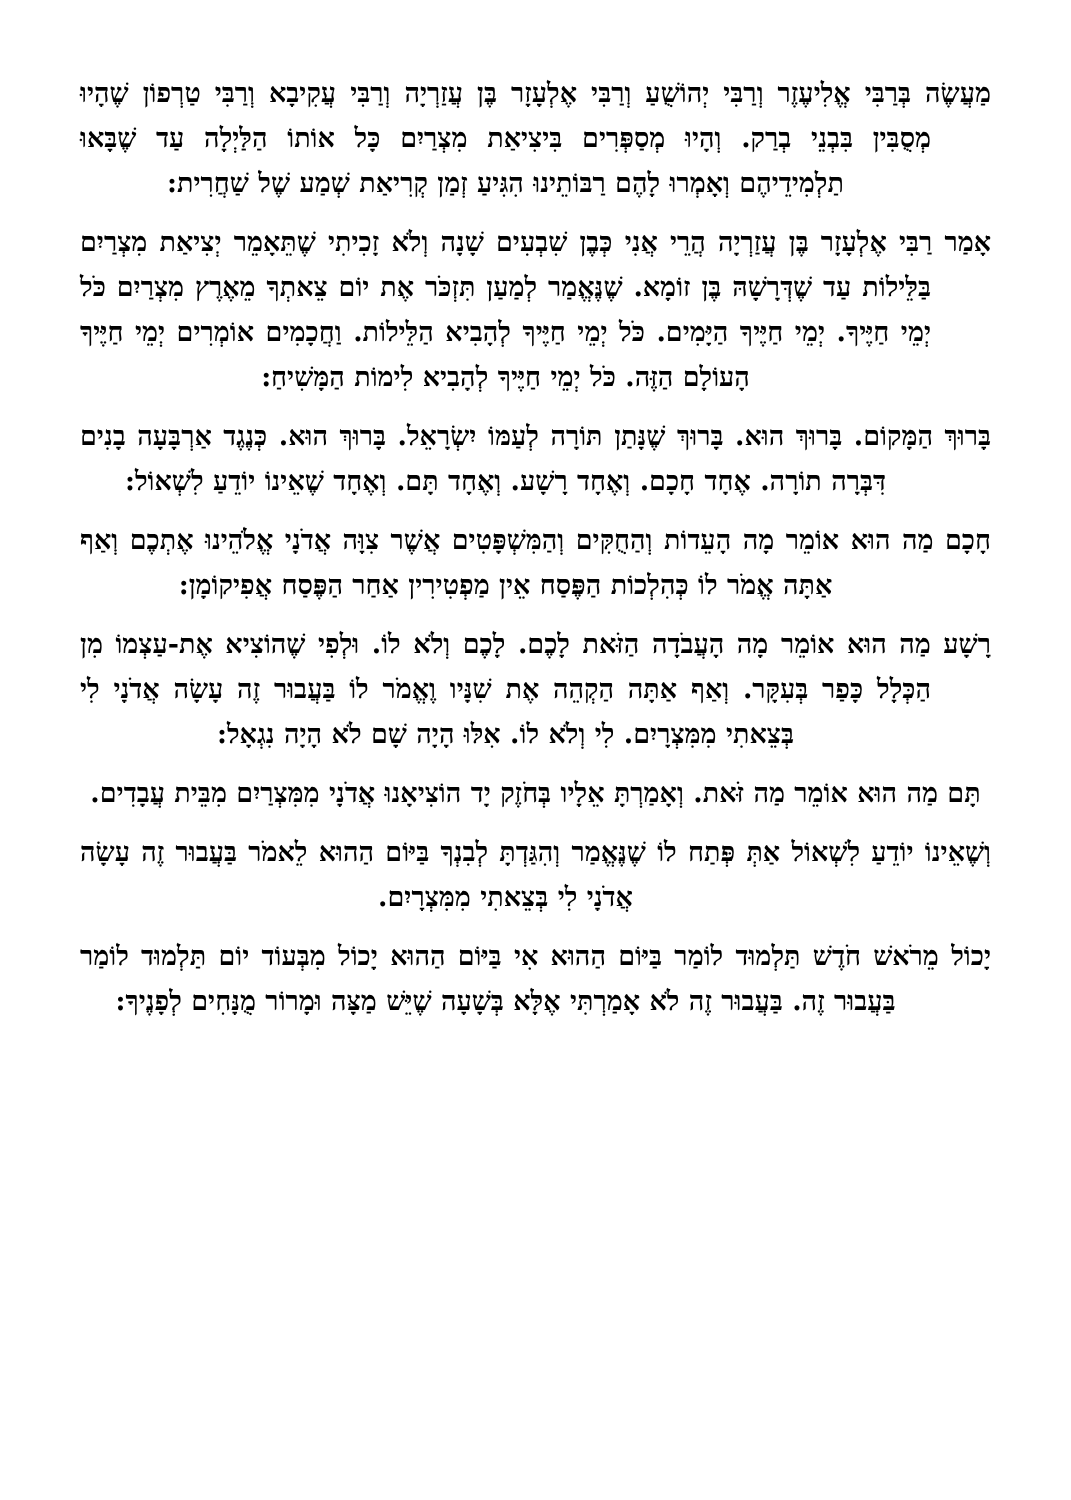מַעֲשֶׂה בְּרַבִּי אֱלִיעֶזֶר וְרַבִּי יְהוֹשֻׁעַ וְרַבִּי אֶלְעָזָר בֶּן עֲזַרְיָה וְרַבִּי עֲקִיבָא וְרַבִּי טַרְפוֹן שֶׁהָיוּ מְסֻבִּין בִּבְנֵי בְרַק. וְהָיוּ מְסַפְּרִים בִּיצִיאַת מִצְרַיִם כָּל אוֹתוֹ הַלַּיְלָה עַד שֶׁבָּאוּ תַלְמִידֵיהֶם וְאָמְרוּ לָהֶם רַבּוֹתֵינוּ הִגִּיעַ זְמַן קְרִיאַת שְׁמַע שֶׁל שַׁחֲרִית:
אָמַר רַבִּי אֶלְעָזָר בֶּן עֲזַרְיָה הֲרֵי אֲנִי כְּבֶן שִׁבְעִים שָׁנָה וְלֹא זָכִיתִי שֶׁתֵּאָמֵר יְצִיאַת מִצְרַיִם בַּלֵּילוֹת עַד שֶׁדְּרָשָׁהּ בֶּן זוֹמָא. שֶׁנֶּאֱמַר לְמַעַן תִּזְכֹּר אֶת יוֹם צֵאתְךָ מֵאֶרֶץ מִצְרַיִם כֹּל יְמֵי חַיֶּיךָ. יְמֵי חַיֶּיךָ הַיָּמִים. כֹּל יְמֵי חַיֶּיךָ לְהָבִיא הַלֵּילוֹת. וַחֲכָמִים אוֹמְרִים יְמֵי חַיֶּיךָ הָעוֹלָם הַזֶּה. כֹּל יְמֵי חַיֶּיךָ לְהָבִיא לִימוֹת הַמָּשִׁיחַ:
בָּרוּךְ הַמָּקוֹם. בָּרוּךְ הוּא. בָּרוּךְ שֶׁנָּתַן תּוֹרָה לְעַמּוֹ יִשְׂרָאֵל. בָּרוּךְ הוּא. כְּנֶגֶד אַרְבָּעָה בָנִים דִּבְּרָה תוֹרָה. אֶחָד חָכָם. וְאֶחָד רָשָׁע. וְאֶחָד תָּם. וְאֶחָד שֶׁאֵינוֹ יוֹדֵעַ לִשְׁאוֹל:
חָכָם מַה הוּא אוֹמֵר מָה הָעֵדוֹת וְהַחֻקִּים וְהַמִּשְׁפָּטִים אֲשֶׁר צִוָּה אֲדֹנָי אֱלֹהֵינוּ אֶתְכֶם וְאַף אַתָּה אֱמֹר לוֹ כְּהִלְכוֹת הַפֶּסַח אֵין מַפְטִירִין אַחַר הַפֶּסַח אֲפִיקוֹמָן:
רָשָׁע מַה הוּא אוֹמֵר מָה הָעֲבֹדָה הַזֹּאת לָכֶם. לָכֶם וְלֹא לוֹ. וּלְפִי שֶׁהוֹצִיא אֶת-עַצְמוֹ מִן הַכְּלָל כָּפַר בְּעִקָּר. וְאַף אַתָּה הַקְהֵה אֶת שִׁנָּיו וֶאֱמֹר לוֹ בַּעֲבוּר זֶה עָשָׂה אֲדֹנָי לִי בְּצֵאתִי מִמִּצְרָיִם. לִי וְלֹא לוֹ. אִלּוּ הָיָה שָׁם לֹא הָיָה נִגְאָל:
תָּם מַה הוּא אוֹמֵר מַה זֹּאת. וְאָמַרְתָּ אֵלָיו בְּחֹזֶק יָד הוֹצִיאָנוּ אֲדֹנָי מִמִּצְרַיִם מִבֵּית עֲבָדִים.
וְשֶׁאֵינוֹ יוֹדֵעַ לִשְׁאוֹל אַתְּ פְּתַח לוֹ שֶׁנֶּאֱמַר וְהִגַּדְתָּ לְבִנְךָ בַּיּוֹם הַהוּא לֵאמֹר בַּעֲבוּר זֶה עָשָׂה אֲדֹנָי לִי בְּצֵאתִי מִמִּצְרָיִם.
יָכוֹל מֵרֹאשׁ חֹדֶשׁ תַּלְמוּד לוֹמַר בַּיּוֹם הַהוּא אִי בַּיּוֹם הַהוּא יָכוֹל מִבְּעוֹד יוֹם תַּלְמוּד לוֹמַר בַּעֲבוּר זֶה. בַּעֲבוּר זֶה לֹא אָמַרְתִּי אֶלָּא בְּשָׁעָה שֶׁיֵּשׁ מַצָּה וּמָרוֹר מֻנָּחִים לְפָנֶיךָ: